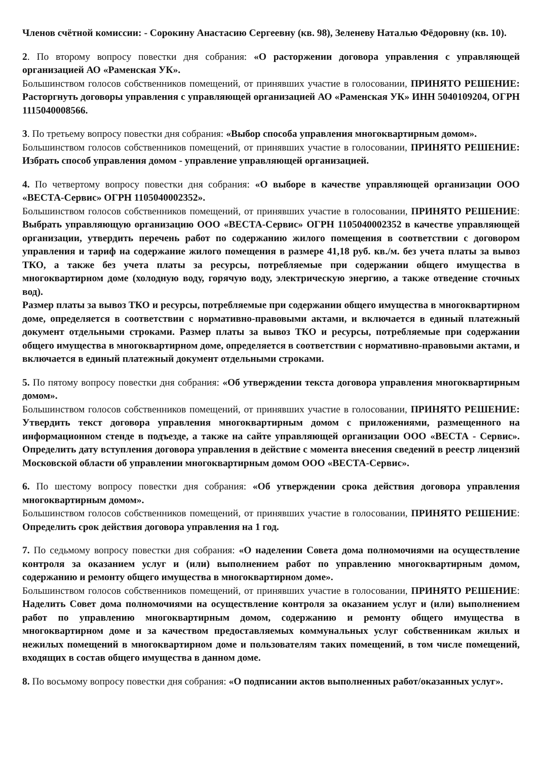Членов счётной комиссии: - Сорокину Анастасию Сергеевну (кв. 98), Зеленеву Наталью Фёдоровну (кв. 10).
2. По второму вопросу повестки дня собрания: «О расторжении договора управления с управляющей организацией АО «Раменская УК».
Большинством голосов собственников помещений, от принявших участие в голосовании, ПРИНЯТО РЕШЕНИЕ: Расторгнуть договоры управления с управляющей организацией АО «Раменская УК» ИНН 5040109204, ОГРН 1115040008566.
3. По третьему вопросу повестки дня собрания: «Выбор способа управления многоквартирным домом».
Большинством голосов собственников помещений, от принявших участие в голосовании, ПРИНЯТО РЕШЕНИЕ: Избрать способ управления домом - управление управляющей организацией.
4. По четвертому вопросу повестки дня собрания: «О выборе в качестве управляющей организации ООО «ВЕСТА-Сервис» ОГРН 1105040002352».
Большинством голосов собственников помещений, от принявших участие в голосовании, ПРИНЯТО РЕШЕНИЕ: Выбрать управляющую организацию ООО «ВЕСТА-Сервис» ОГРН 1105040002352 в качестве управляющей организации, утвердить перечень работ по содержанию жилого помещения в соответствии с договором управления и тариф на содержание жилого помещения в размере 41,18 руб. кв./м. без учета платы за вывоз ТКО, а также без учета платы за ресурсы, потребляемые при содержании общего имущества в многоквартирном доме (холодную воду, горячую воду, электрическую энергию, а также отведение сточных вод).
Размер платы за вывоз ТКО и ресурсы, потребляемые при содержании общего имущества в многоквартирном доме, определяется в соответствии с нормативно-правовыми актами, и включается в единый платежный документ отдельными строками. Размер платы за вывоз ТКО и ресурсы, потребляемые при содержании общего имущества в многоквартирном доме, определяется в соответствии с нормативно-правовыми актами, и включается в единый платежный документ отдельными строками.
5. По пятому вопросу повестки дня собрания: «Об утверждении текста договора управления многоквартирным домом».
Большинством голосов собственников помещений, от принявших участие в голосовании, ПРИНЯТО РЕШЕНИЕ: Утвердить текст договора управления многоквартирным домом с приложениями, размещенного на информационном стенде в подъезде, а также на сайте управляющей организации ООО «ВЕСТА - Сервис». Определить дату вступления договора управления в действие с момента внесения сведений в реестр лицензий Московской области об управлении многоквартирным домом ООО «ВЕСТА-Сервис».
6. По шестому вопросу повестки дня собрания: «Об утверждении срока действия договора управления многоквартирным домом».
Большинством голосов собственников помещений, от принявших участие в голосовании, ПРИНЯТО РЕШЕНИЕ: Определить срок действия договора управления на 1 год.
7. По седьмому вопросу повестки дня собрания: «О наделении Совета дома полномочиями на осуществление контроля за оказанием услуг и (или) выполнением работ по управлению многоквартирным домом, содержанию и ремонту общего имущества в многоквартирном доме».
Большинством голосов собственников помещений, от принявших участие в голосовании, ПРИНЯТО РЕШЕНИЕ: Наделить Совет дома полномочиями на осуществление контроля за оказанием услуг и (или) выполнением работ по управлению многоквартирным домом, содержанию и ремонту общего имущества в многоквартирном доме и за качеством предоставляемых коммунальных услуг собственникам жилых и нежилых помещений в многоквартирном доме и пользователям таких помещений, в том числе помещений, входящих в состав общего имущества в данном доме.
8. По восьмому вопросу повестки дня собрания: «О подписании актов выполненных работ/оказанных услуг».